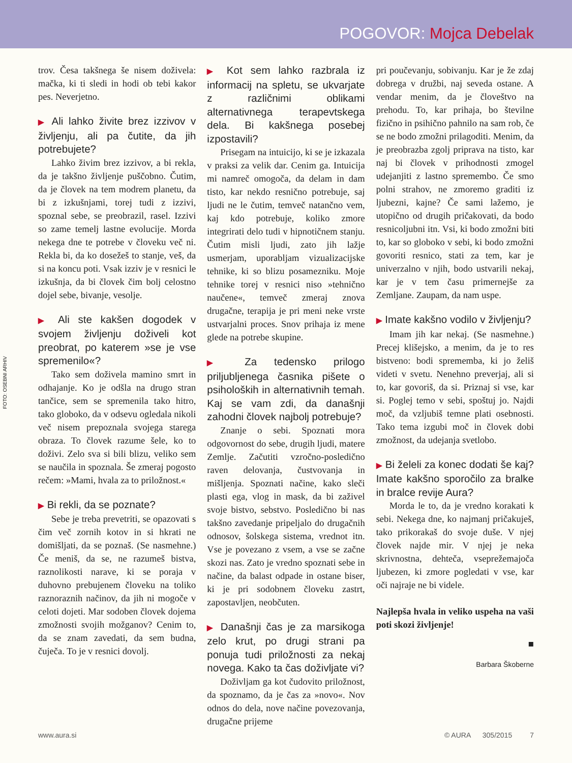POGOVOR: Mojca Debelak
FOTO: OSEBNI ARHIV
trov. Česa takšnega še nisem doživela: mačka, ki ti sledi in hodi ob tebi kakor pes. Neverjetno.
▶ Ali lahko živite brez izzivov v življenju, ali pa čutite, da jih potrebujete?
Lahko živim brez izzivov, a bi rekla, da je takšno življenje puščobno. Čutim, da je človek na tem modrem planetu, da bi z izkušnjami, torej tudi z izzivi, spoznal sebe, se preobrazil, rasel. Izzivi so zame temelj lastne evolucije. Morda nekega dne te potrebe v človeku več ni. Rekla bi, da ko dosežeš to stanje, veš, da si na koncu poti. Vsak izziv je v resnici le izkušnja, da bi človek čim bolj celostno dojel sebe, bivanje, vesolje.
▶ Ali ste kakšen dogodek v svojem življenju doživeli kot preobrat, po katerem »se je vse spremenilo«?
Tako sem doživela mamino smrt in odhajanje. Ko je odšla na drugo stran tančice, sem se spremenila tako hitro, tako globoko, da v odsevu ogledala nikoli več nisem prepoznala svojega starega obraza. To človek razume šele, ko to doživi. Zelo sva si bili blizu, veliko sem se naučila in spoznala. Še zmeraj pogosto rečem: »Mami, hvala za to priložnost.«
▶ Bi rekli, da se poznate?
Sebe je treba prevetriti, se opazovati s čim več zornih kotov in si hkrati ne domišljati, da se poznaš. (Se nasmehne.) Če meniš, da se, ne razumeš bistva, raznolikosti narave, ki se poraja v duhovno prebujenem človeku na toliko raznoraznih načinov, da jih ni mogoče v celoti dojeti. Mar sodoben človek dojema zmožnosti svojih možganov? Cenim to, da se znam zavedati, da sem budna, čuječa. To je v resnici dovolj.
▶ Kot sem lahko razbrala iz informacij na spletu, se ukvarjate z različnimi oblikami alternativnega terapevtskega dela. Bi kakšnega posebej izpostavili?
Prisegam na intuicijo, ki se je izkazala v praksi za velik dar. Cenim ga. Intuicija mi namreč omogoča, da delam in dam tisto, kar nekdo resnično potrebuje, saj ljudi ne le čutim, temveč natančno vem, kaj kdo potrebuje, koliko zmore integrirati delo tudi v hipnotičnem stanju. Čutim misli ljudi, zato jih lažje usmerjam, uporabljam vizualizacijske tehnike, ki so blizu posamezniku. Moje tehnike torej v resnici niso »tehnično naučene«, temveč zmeraj znova drugačne, terapija je pri meni neke vrste ustvarjalni proces. Snov prihaja iz mene glede na potrebe skupine.
▶ Za tedensko prilogo priljubljenega časnika pišete o psiholoških in alternativnih temah. Kaj se vam zdi, da današnji zahodni človek najbolj potrebuje?
Znanje o sebi. Spoznati mora odgovornost do sebe, drugih ljudi, matere Zemlje. Začutiti vzročno-posledično raven delovanja, čustvovanja in mišljenja. Spoznati načine, kako sleči plasti ega, vlog in mask, da bi zaživel svoje bistvo, sebstvo. Posledično bi nas takšno zavedanje pripeljalo do drugačnih odnosov, šolskega sistema, vrednot itn. Vse je povezano z vsem, a vse se začne skozi nas. Zato je vredno spoznati sebe in načine, da balast odpade in ostane biser, ki je pri sodobnem človeku zastrt, zapostavljen, neobčuten.
▶ Današnji čas je za marsikoga zelo krut, po drugi strani pa ponuja tudi priložnosti za nekaj novega. Kako ta čas doživljate vi?
Doživljam ga kot čudovito priložnost, da spoznamo, da je čas za »novo«. Nov odnos do dela, nove načine povezovanja, drugačne prijeme
pri poučevanju, sobivanju. Kar je že zdaj dobrega v družbi, naj seveda ostane. A vendar menim, da je človeštvo na prehodu. To, kar prihaja, bo številne fizično in psihično pahnilo na sam rob, če se ne bodo zmožni prilagoditi. Menim, da je preobrazba zgolj priprava na tisto, kar naj bi človek v prihodnosti zmogel udejanjiti z lastno spremembo. Če smo polni strahov, ne zmoremo graditi iz ljubezni, kajne? Če sami lažemo, je utopično od drugih pričakovati, da bodo resnicoljubni itn. Vsi, ki bodo zmožni biti to, kar so globoko v sebi, ki bodo zmožni govoriti resnico, stati za tem, kar je univerzalno v njih, bodo ustvarili nekaj, kar je v tem času primernejše za Zemljane. Zaupam, da nam uspe.
▶ Imate kakšno vodilo v življenju?
Imam jih kar nekaj. (Se nasmehne.) Precej klišejsko, a menim, da je to res bistveno: bodi sprememba, ki jo želiš videti v svetu. Nenehno preverjaj, ali si to, kar govoriš, da si. Priznaj si vse, kar si. Poglej temo v sebi, spoštuj jo. Najdi moč, da vzljubiš temne plati osebnosti. Tako tema izgubi moč in človek dobi zmožnost, da udejanja svetlobo.
▶ Bi želeli za konec dodati še kaj? Imate kakšno sporočilo za bralke in bralce revije Aura?
Morda le to, da je vredno korakati k sebi. Nekega dne, ko najmanj pričakuješ, tako prikorakaš do svoje duše. V njej človek najde mir. V njej je neka skrivnostna, dehteča, vseprežemajoča ljubezen, ki zmore pogledati v vse, kar oči najraje ne bi videle.
Najlepša hvala in veliko uspeha na vaši poti skozi življenje!
■
Barbara Škoberne
www.aura.si © AURA 305/2015 7